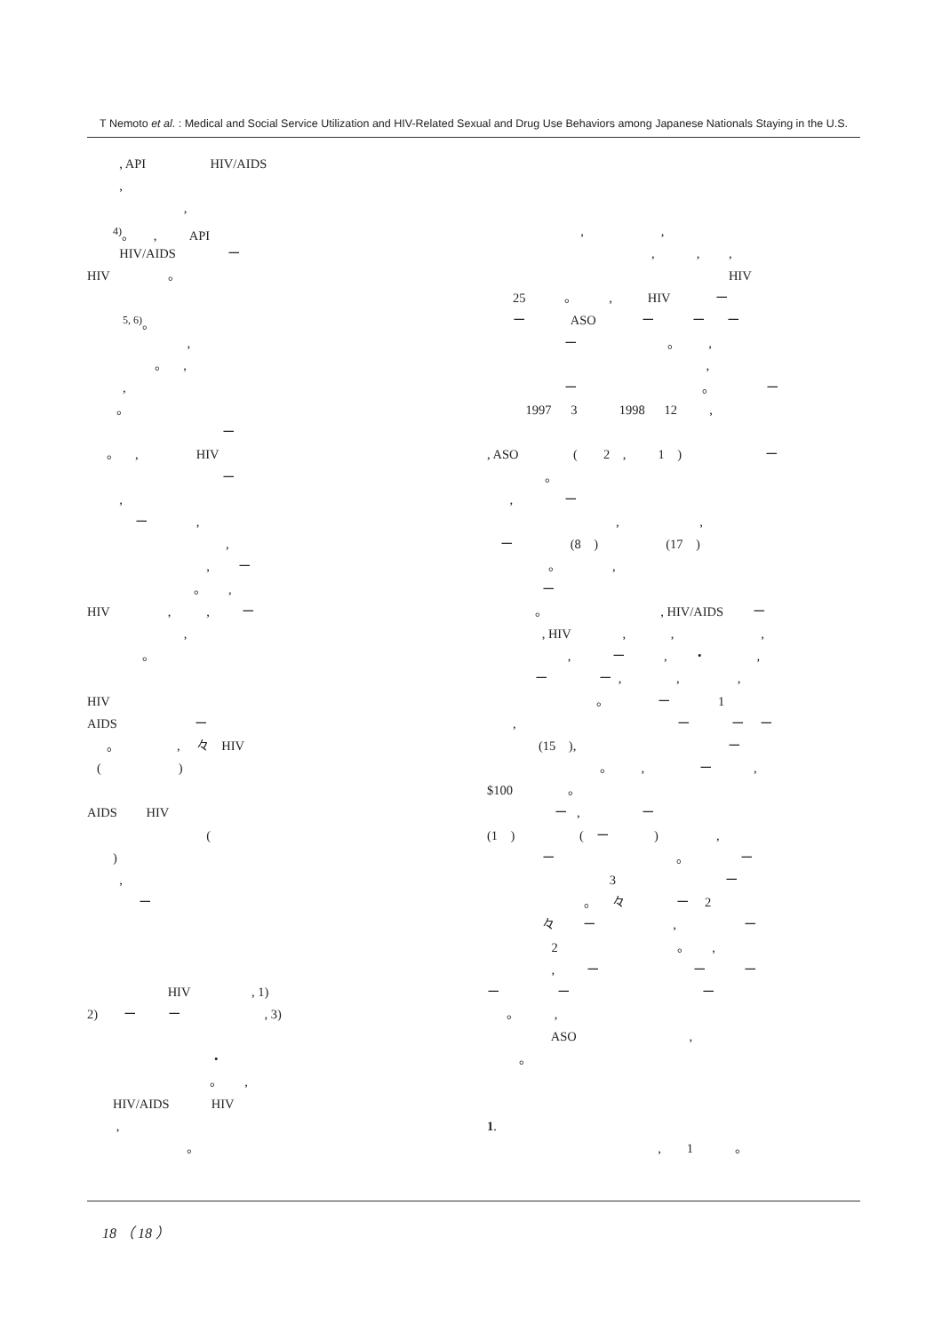T Nemoto et al. : Medical and Social Service Utilization and HIV-Related Sexual and Drug Use Behaviors among Japanese Nationals Staying in the U.S.
, API HIV/AIDS
,
,
<sup>4)</sup>。 , API
HIV/AIDS ー
HIV 。
<sup>5, 6)</sup>。
,
。 ,
,
。
ー
。 , HIV
ー
,
ー ,
,
, ー
。 ,
HIV , , ー
,
。
HIV
AIDS ー
。 , 々 HIV
( )
AIDS HIV
(
)
,
ー
HIV , 1)
2) ー ー , 3)
・
。 ,
HIV/AIDS HIV
,
。
, ,
, , ,
HIV
25 。 , HIV ー
ー ASO ー ー ー
ー 。 ,
,
ー 。 ー
1997 3 1998 12 ,
, ASO ( 2 , 1 ) ー
。
, ー
, ,
ー (8 ) (17 )
。 ,
ー
。 , HIV/AIDS ー
, HIV , , ,
, ー , ・ ,
ー ー , , ,
。 ー 1
, ー ー ー
(15 ), ー
。 , ー ,
$100 。
ー , ー
(1 ) ( ー ) ,
ー 。 ー
3 ー
。 々 ー 2
々 ー , ー
2 。 ,
, ー ー ー
ー ー ー
。 ,
ASO ,
。
1.
, 1 。
18 （ 18 ）